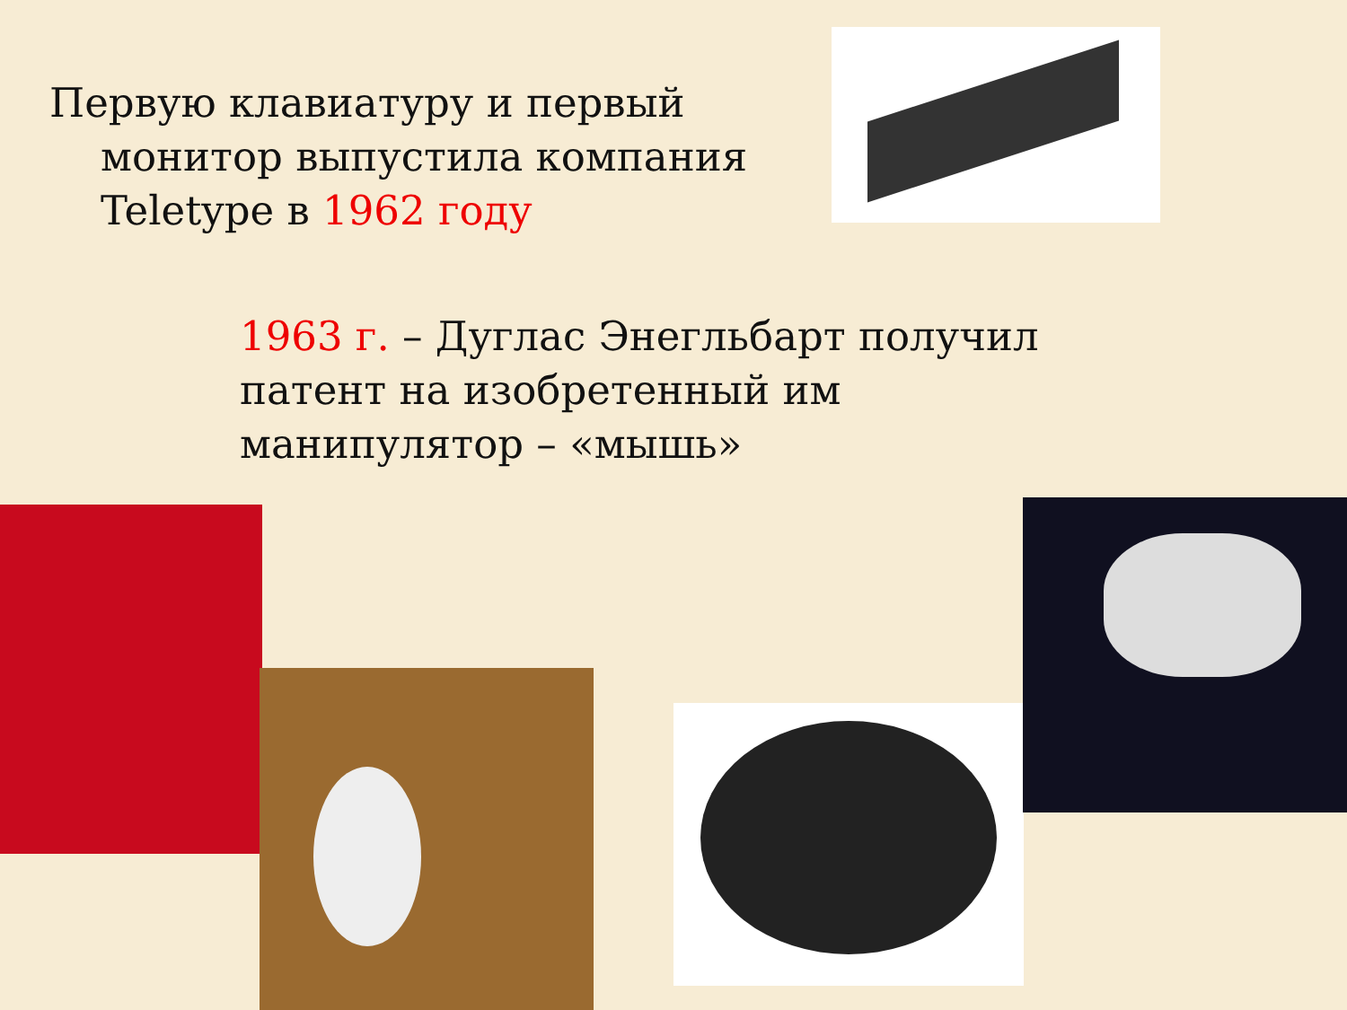Первую клавиатуру и первый монитор выпустила компания Teletype в 1962 году
1963 г. – Дуглас Энегльбарт получил патент на изобретенный им манипулятор – «мышь»